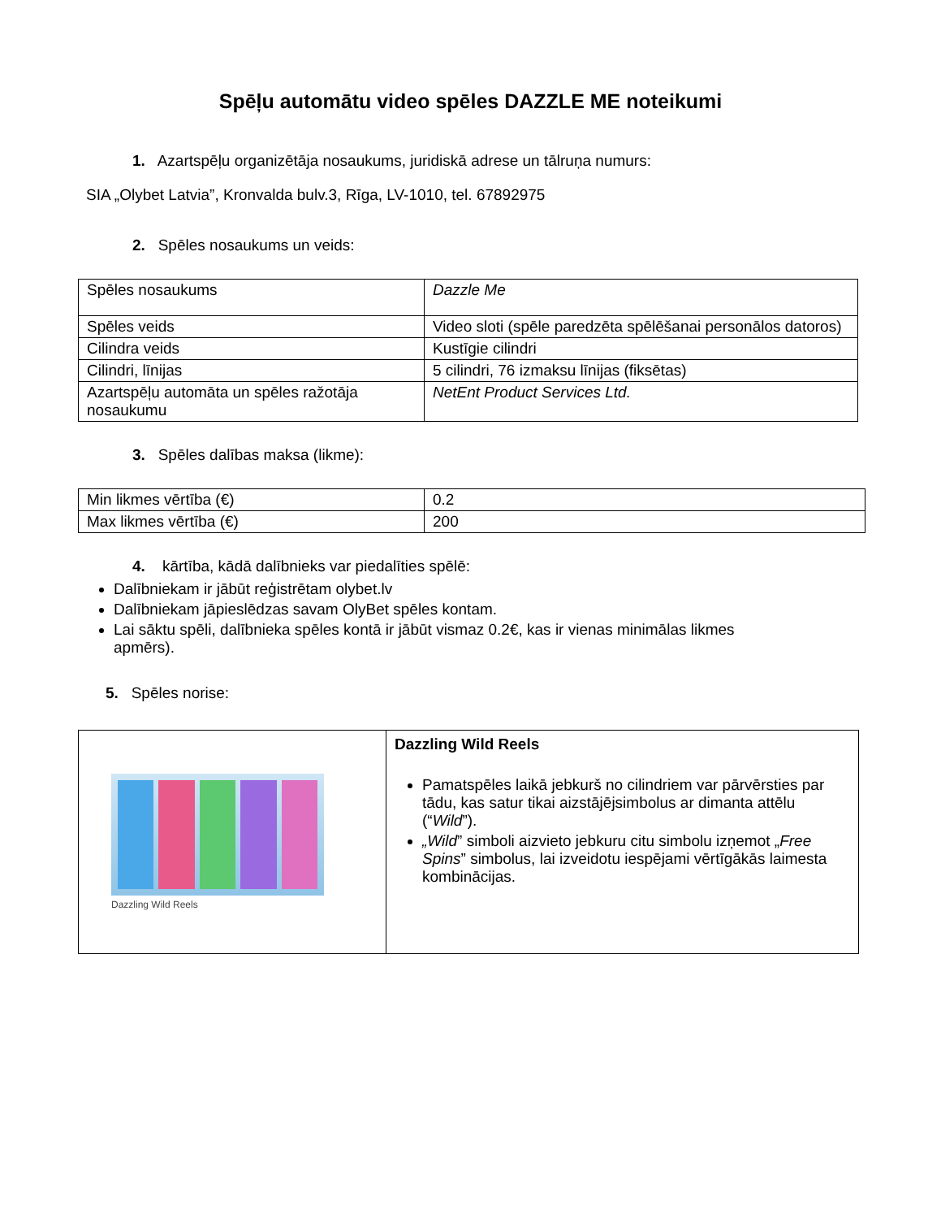Spēļu automātu video spēles DAZZLE ME noteikumi
1. Azartspēļu organizētāja nosaukums, juridiskā adrese un tālruņa numurs:
SIA „Olybet Latvia”, Kronvalda bulv.3, Rīga, LV-1010, tel. 67892975
2. Spēles nosaukums un veids:
| Spēles nosaukums | Dazzle Me |
| Spēles veids | Video sloti (spēle paredzēta spēlēšanai personālos datoros) |
| Cilindra veids | Kustīgie cilindri |
| Cilindri, līnijas | 5 cilindri, 76 izmaksu līnijas (fiksētas) |
| Azartspēļu automāta un spēles ražotāja nosaukumu | NetEnt Product Services Ltd. |
3. Spēles dalības maksa (likme):
| Min likmes vērtība (€) | 0.2 |
| Max likmes vērtība (€) | 200 |
4. kārtība, kādā dalībnieks var piedalīties spēlē:
Dalībniekam ir jābūt reģistrētam olybet.lv
Dalībniekam jāpieslēdzas savam OlyBet spēles kontam.
Lai sāktu spēli, dalībnieka spēles kontā ir jābūt vismaz 0.2€, kas ir vienas minimālas likmes apmērs).
5. Spēles norise:
| Dazzling Wild Reels | Dazzling Wild Reels Pamatspēles laikā jebkurš no cilindriem var pārvērsties par tādu, kas satur tikai aizstājējsimbolus ar dimanta attēlu (“ Wild ”). „Wild ” simboli aizvieto jebkuru citu simbolu izņemot „ Free Spins ” simbolus, lai izveidotu iespējami vērtīgākās laimesta kombinācijas. |